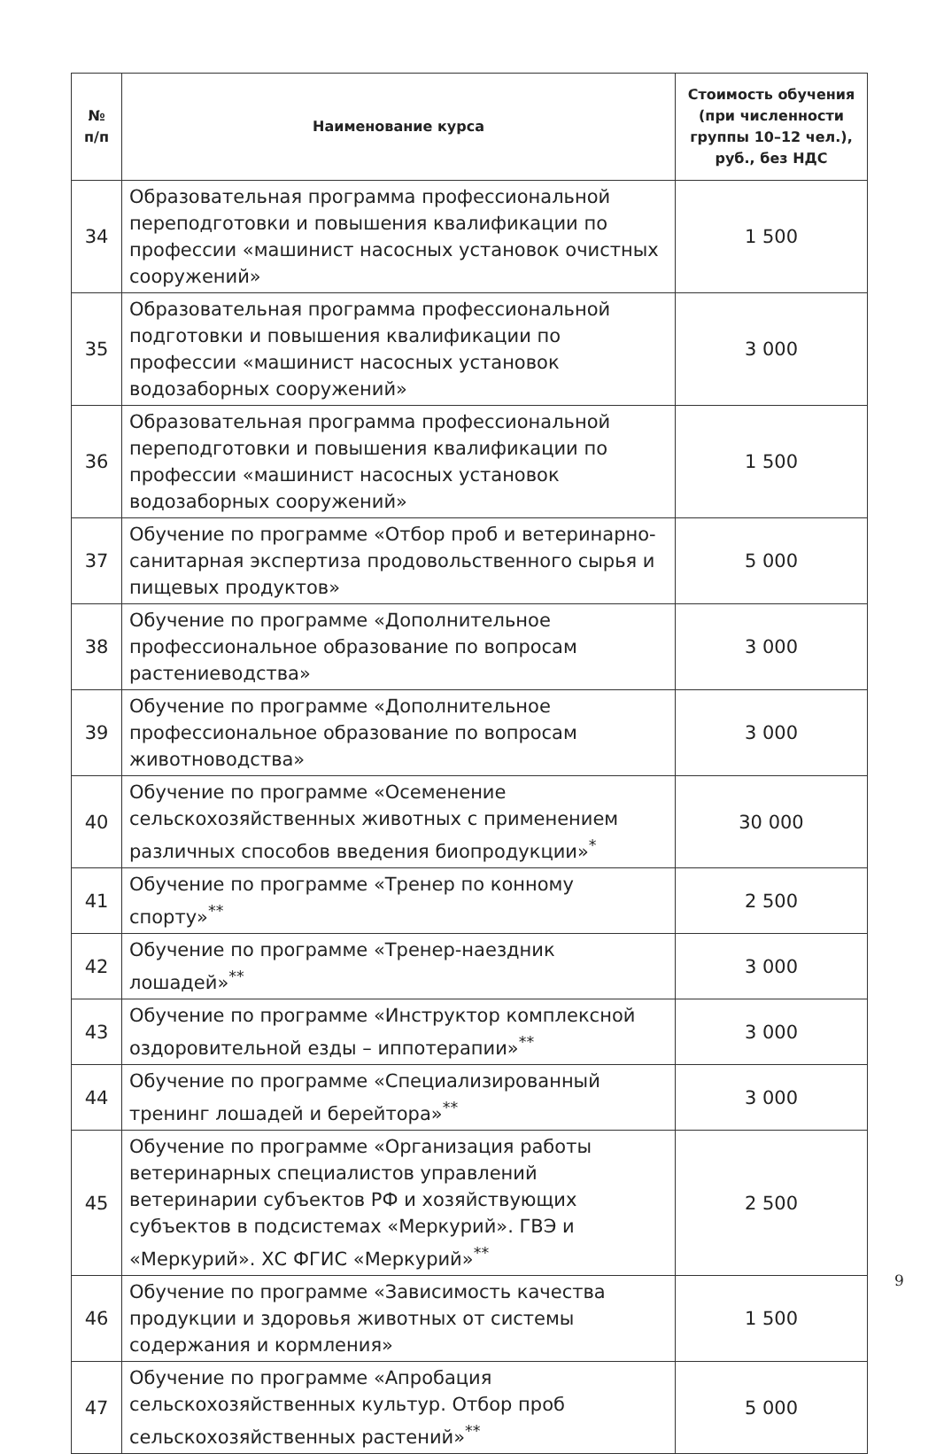| № п/п | Наименование курса | Стоимость обучения (при численности группы 10–12 чел.), руб., без НДС |
| --- | --- | --- |
| 34 | Образовательная программа профессиональной переподготовки и повышения квалификации по профессии «машинист насосных установок очистных сооружений» | 1 500 |
| 35 | Образовательная программа профессиональной подготовки и повышения квалификации по профессии «машинист насосных установок водозаборных сооружений» | 3 000 |
| 36 | Образовательная программа профессиональной переподготовки и повышения квалификации по профессии «машинист насосных установок водозаборных сооружений» | 1 500 |
| 37 | Обучение по программе «Отбор проб и ветеринарно-санитарная экспертиза продовольственного сырья и пищевых продуктов» | 5 000 |
| 38 | Обучение по программе «Дополнительное профессиональное образование по вопросам растениеводства» | 3 000 |
| 39 | Обучение по программе «Дополнительное профессиональное образование по вопросам животноводства» | 3 000 |
| 40 | Обучение по программе «Осеменение сельскохозяйственных животных с применением различных способов введения биопродукции»<sup>*</sup> | 30 000 |
| 41 | Обучение по программе «Тренер по конному спорту»<sup>**</sup> | 2 500 |
| 42 | Обучение по программе «Тренер-наездник лошадей»<sup>**</sup> | 3 000 |
| 43 | Обучение по программе «Инструктор комплексной оздоровительной езды – иппотерапии»<sup>**</sup> | 3 000 |
| 44 | Обучение по программе «Специализированный тренинг лошадей и берейтора»<sup>**</sup> | 3 000 |
| 45 | Обучение по программе «Организация работы ветеринарных специалистов управлений ветеринарии субъектов РФ и хозяйствующих субъектов в подсистемах «Меркурий». ГВЭ и «Меркурий». ХС ФГИС «Меркурий»<sup>**</sup> | 2 500 |
| 46 | Обучение по программе «Зависимость качества продукции и здоровья животных от системы содержания и кормления» | 1 500 |
| 47 | Обучение по программе «Апробация сельскохозяйственных культур. Отбор проб сельскохозяйственных растений»<sup>**</sup> | 5 000 |
9